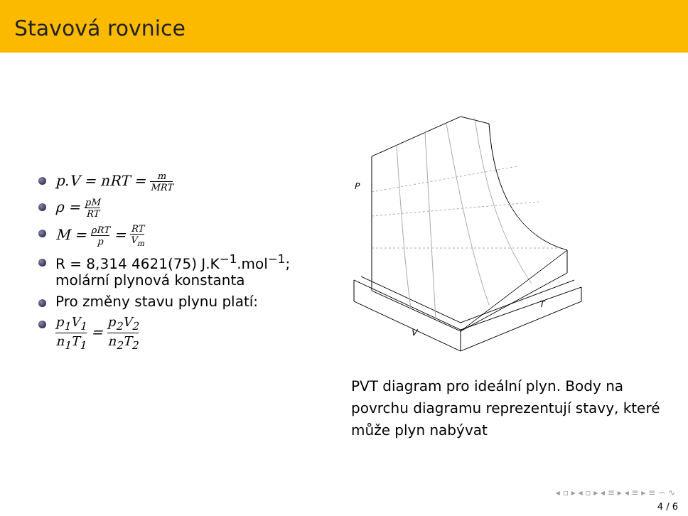Stavová rovnice
p.V = nRT = m MRT
ρ = pM RT
M = ρRT p = RT V<sub>m</sub>
R = 8,314 4621(75) J.K<sup>−1</sup>.mol<sup>−1</sup>; molární plynová konstanta
Pro změny stavu plynu platí:
p<sub>1</sub>V<sub>1</sub> n<sub>1</sub>T<sub>1</sub> = p<sub>2</sub>V<sub>2</sub> n<sub>2</sub>T<sub>2</sub>
P
T
V
PVT diagram pro ideální plyn. Body na povrchu diagramu reprezentují stavy, které může plyn nabývat
◂ ▫ ▸ ◂ ▫ ▸ ◂ ≡ ▸ ◂ ≡ ▸ ≡ ∽ ∿
4 / 6